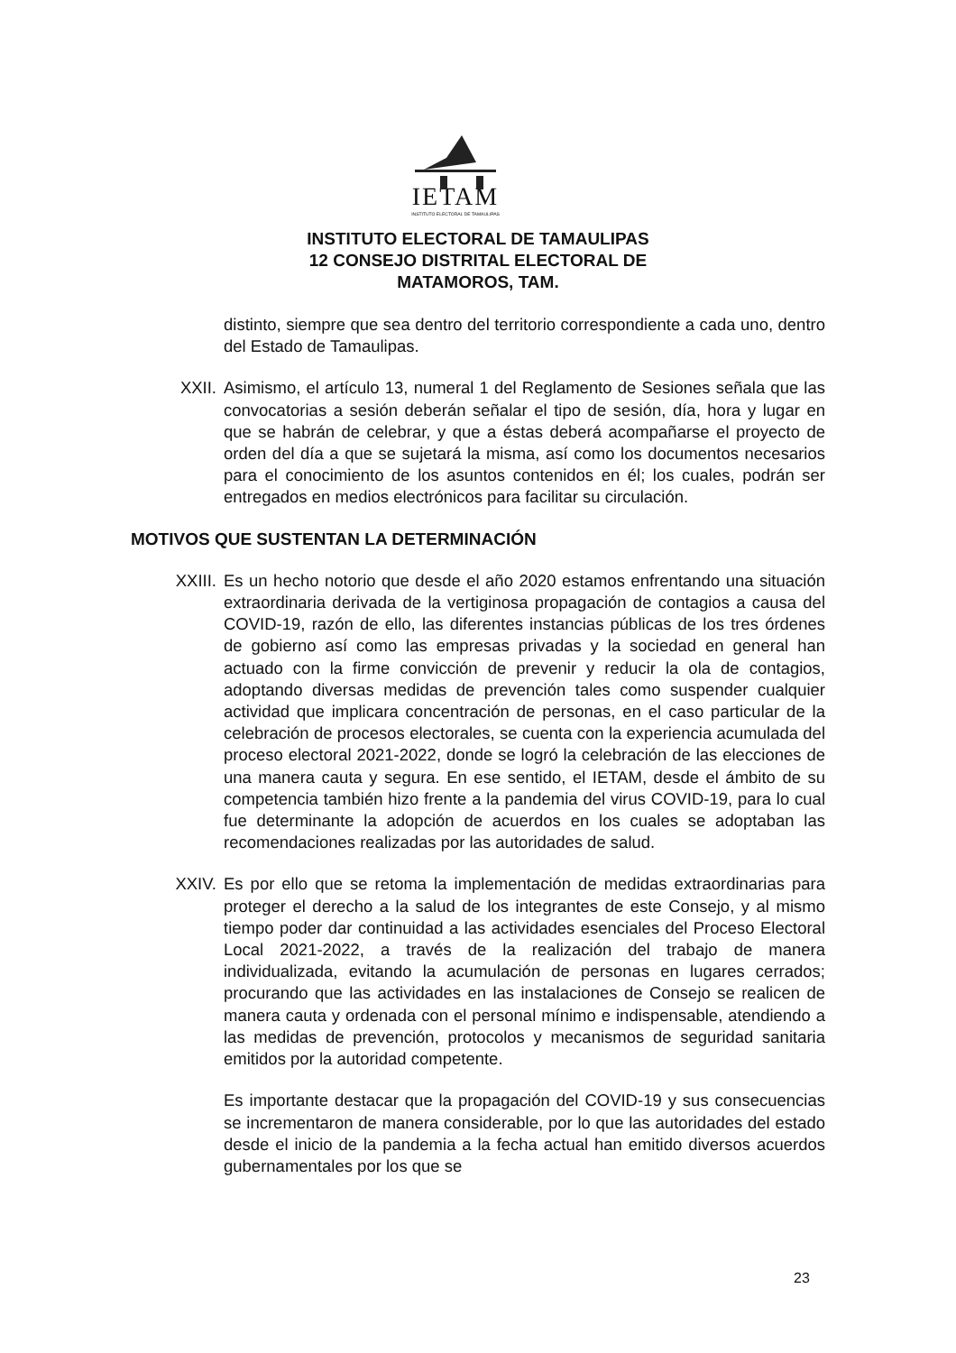IETAM
INSTITUTO ELECTORAL DE TAMAULIPAS
INSTITUTO ELECTORAL DE TAMAULIPAS
12 CONSEJO DISTRITAL ELECTORAL DE
MATAMOROS, TAM.
distinto, siempre que sea dentro del territorio correspondiente a cada uno, dentro del Estado de Tamaulipas.
XXII. Asimismo, el artículo 13, numeral 1 del Reglamento de Sesiones señala que las convocatorias a sesión deberán señalar el tipo de sesión, día, hora y lugar en que se habrán de celebrar, y que a éstas deberá acompañarse el proyecto de orden del día a que se sujetará la misma, así como los documentos necesarios para el conocimiento de los asuntos contenidos en él; los cuales, podrán ser entregados en medios electrónicos para facilitar su circulación.
MOTIVOS QUE SUSTENTAN LA DETERMINACIÓN
XXIII. Es un hecho notorio que desde el año 2020 estamos enfrentando una situación extraordinaria derivada de la vertiginosa propagación de contagios a causa del COVID-19, razón de ello, las diferentes instancias públicas de los tres órdenes de gobierno así como las empresas privadas y la sociedad en general han actuado con la firme convicción de prevenir y reducir la ola de contagios, adoptando diversas medidas de prevención tales como suspender cualquier actividad que implicara concentración de personas, en el caso particular de la celebración de procesos electorales, se cuenta con la experiencia acumulada del proceso electoral 2021-2022, donde se logró la celebración de las elecciones de una manera cauta y segura. En ese sentido, el IETAM, desde el ámbito de su competencia también hizo frente a la pandemia del virus COVID-19, para lo cual fue determinante la adopción de acuerdos en los cuales se adoptaban las recomendaciones realizadas por las autoridades de salud.
XXIV. Es por ello que se retoma la implementación de medidas extraordinarias para proteger el derecho a la salud de los integrantes de este Consejo, y al mismo tiempo poder dar continuidad a las actividades esenciales del Proceso Electoral Local 2021-2022, a través de la realización del trabajo de manera individualizada, evitando la acumulación de personas en lugares cerrados; procurando que las actividades en las instalaciones de Consejo se realicen de manera cauta y ordenada con el personal mínimo e indispensable, atendiendo a las medidas de prevención, protocolos y mecanismos de seguridad sanitaria emitidos por la autoridad competente.
Es importante destacar que la propagación del COVID-19 y sus consecuencias se incrementaron de manera considerable, por lo que las autoridades del estado desde el inicio de la pandemia a la fecha actual han emitido diversos acuerdos gubernamentales por los que se
23